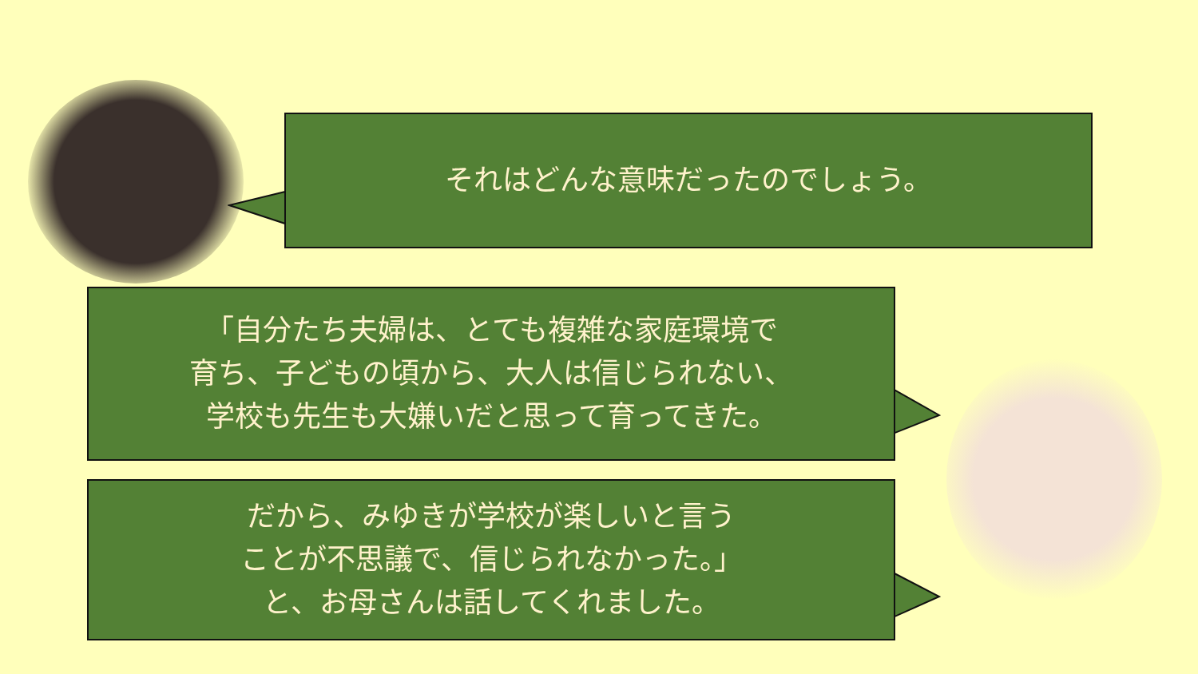それはどんな意味だったのでしょう。
「自分たち夫婦は、とても複雑な家庭環境で
育ち、子どもの頃から、大人は信じられない、
学校も先生も大嫌いだと思って育ってきた。
だから、みゆきが学校が楽しいと言う
ことが不思議で、信じられなかった。」
と、お母さんは話してくれました。